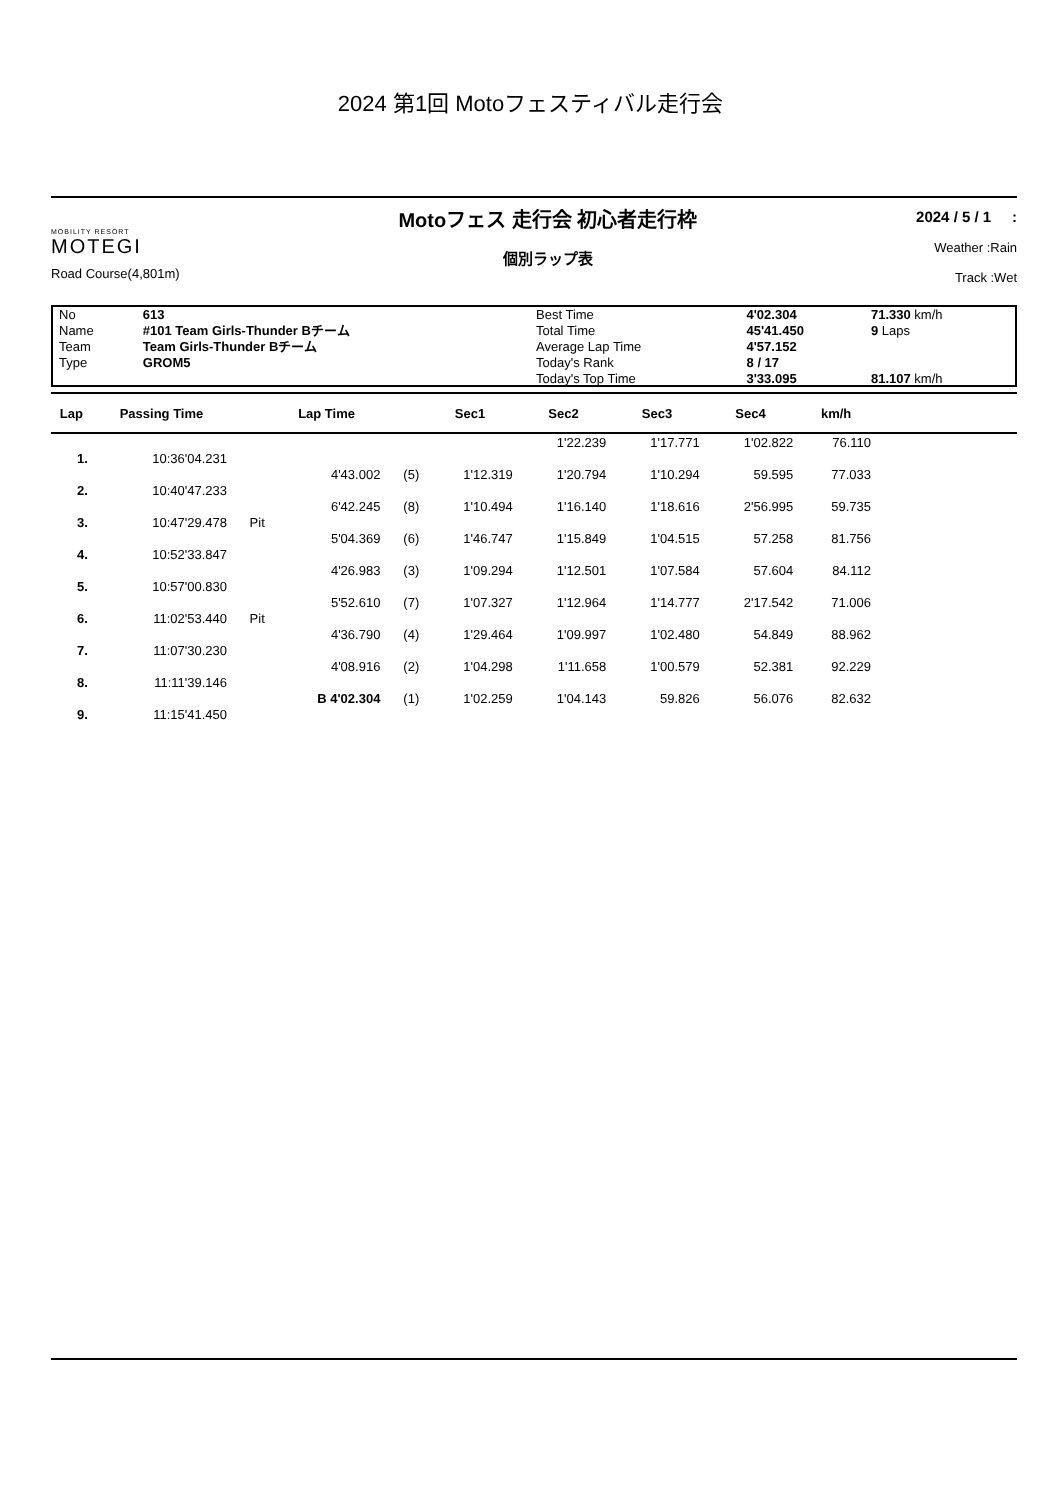2024 第1回 Motoフェスティバル走行会
MOBILITY RESORT
MOTEGI
Road Course(4,801m)
Motoフェス 走行会 初心者走行枠
個別ラップ表
2024 / 5 / 1 :
Weather :Rain
Track :Wet
| No | 613 | Best Time | 4'02.304 | 71.330 km/h |
| Name | #101 Team Girls-Thunder Bチーム | Total Time | 45'41.450 | 9 Laps |
| Team | Team Girls-Thunder Bチーム | Average Lap Time | 4'57.152 | |
| Type | GROM5 | Today's Rank | 8 / 17 | |
| | | Today's Top Time | 3'33.095 | 81.107 km/h |
| Lap | Passing Time | | Lap Time | | Sec1 | Sec2 | Sec3 | Sec4 | km/h | |
| --- | --- | --- | --- | --- | --- | --- | --- | --- | --- | --- |
| | | | | | | 1'22.239 | 1'17.771 | 1'02.822 | 76.110 | |
| 1. | 10:36'04.231 | | | | | | | | | |
| | | | 4'43.002 | (5) | 1'12.319 | 1'20.794 | 1'10.294 | 59.595 | 77.033 | |
| 2. | 10:40'47.233 | | | | | | | | | |
| | | | 6'42.245 | (8) | 1'10.494 | 1'16.140 | 1'18.616 | 2'56.995 | 59.735 | |
| 3. | 10:47'29.478 | Pit | | | | | | | | |
| | | | 5'04.369 | (6) | 1'46.747 | 1'15.849 | 1'04.515 | 57.258 | 81.756 | |
| 4. | 10:52'33.847 | | | | | | | | | |
| | | | 4'26.983 | (3) | 1'09.294 | 1'12.501 | 1'07.584 | 57.604 | 84.112 | |
| 5. | 10:57'00.830 | | | | | | | | | |
| | | | 5'52.610 | (7) | 1'07.327 | 1'12.964 | 1'14.777 | 2'17.542 | 71.006 | |
| 6. | 11:02'53.440 | Pit | | | | | | | | |
| | | | 4'36.790 | (4) | 1'29.464 | 1'09.997 | 1'02.480 | 54.849 | 88.962 | |
| 7. | 11:07'30.230 | | | | | | | | | |
| | | | 4'08.916 | (2) | 1'04.298 | 1'11.658 | 1'00.579 | 52.381 | 92.229 | |
| 8. | 11:11'39.146 | | | | | | | | | |
| | | | B 4'02.304 | (1) | 1'02.259 | 1'04.143 | 59.826 | 56.076 | 82.632 | |
| 9. | 11:15'41.450 | | | | | | | | | |